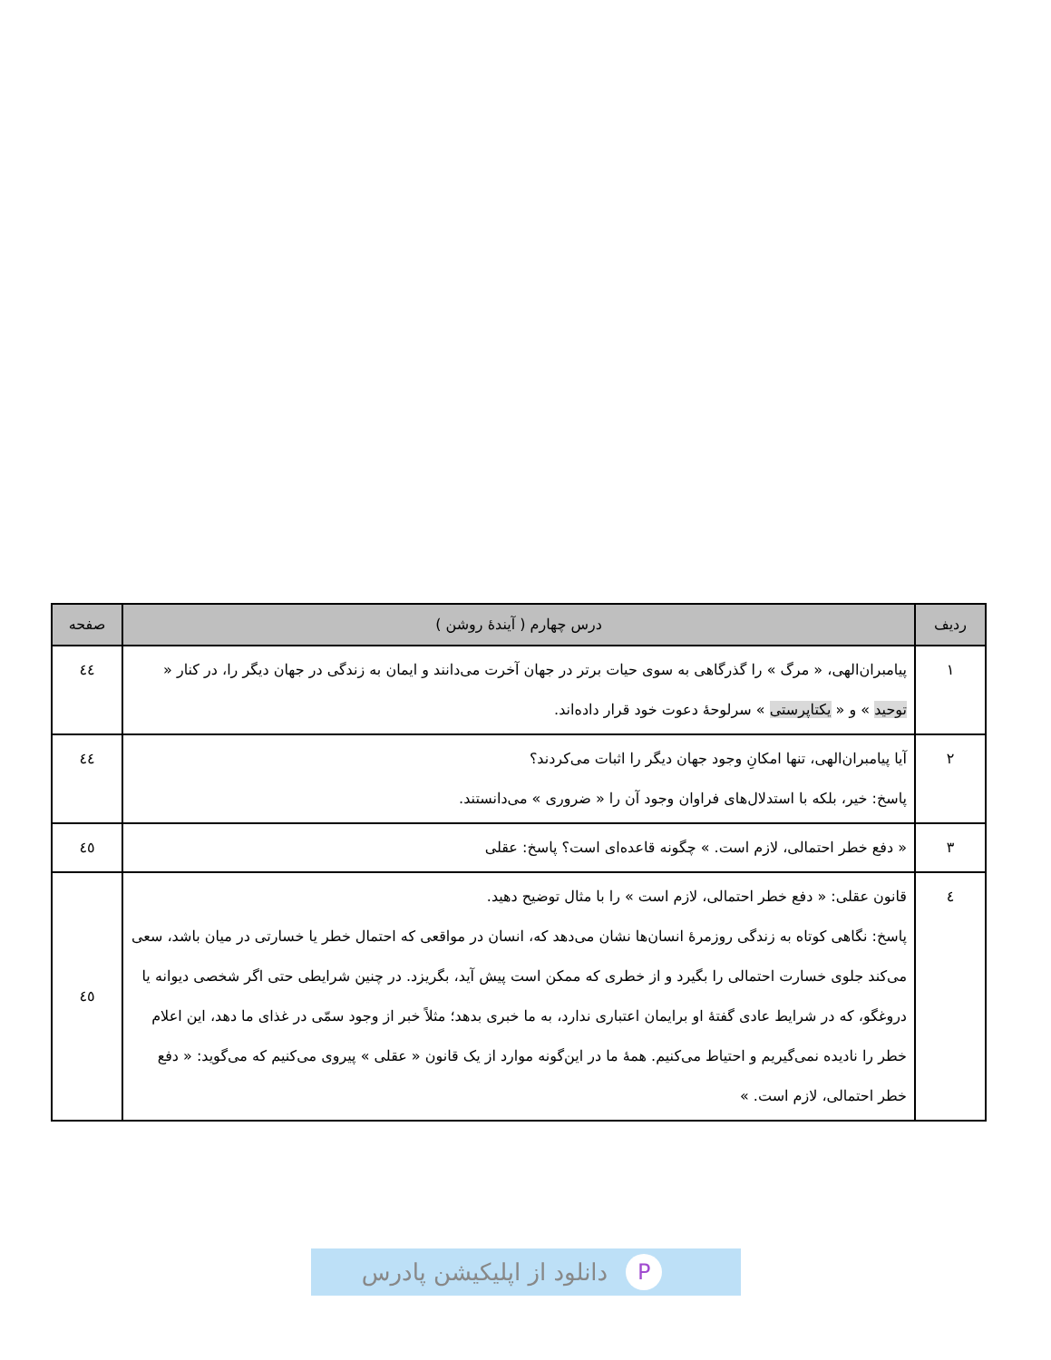| ردیف | درس چهارم ( آیندهٔ روشن ) | صفحه |
| --- | --- | --- |
| ۱ | پیامبران‌الهی، « مرگ » را گذرگاهی به سوی حیات برتر در جهان آخرت می‌دانند و ایمان به زندگی در جهان دیگر را، در کنار « توحید » و « یکتاپرستی » سرلوحهٔ دعوت خود قرار داده‌اند. | ٤٤ |
| ۲ | آیا پیامبران‌الهی، تنها امکانِ وجود جهان دیگر را اثبات می‌کردند؟ پاسخ: خیر، بلکه با استدلال‌های فراوان وجود آن را « ضروری » می‌دانستند. | ٤٤ |
| ۳ | « دفع خطر احتمالی، لازم است. » چگونه قاعده‌ای است؟ پاسخ: عقلی | ٤٥ |
| ٤ | قانون عقلی: « دفع خطر احتمالی، لازم است » را با مثال توضیح دهید. پاسخ: نگاهی کوتاه به زندگی روزمرهٔ انسان‌ها نشان می‌دهد که، انسان در مواقعی که احتمال خطر یا خسارتی در میان باشد، سعی می‌کند جلوی خسارت احتمالی را بگیرد و از خطری که ممکن است پیش آید، بگریزد. در چنین شرایطی حتی اگر شخصی دیوانه یا دروغگو، که در شرایط عادی گفتهٔ او برایمان اعتباری ندارد، به ما خبری بدهد؛ مثلاً خبر از وجود سمّی در غذای ما دهد، این اعلام خطر را نادیده نمی‌گیریم و احتیاط می‌کنیم. همهٔ ما در این‌گونه موارد از یک قانون « عقلی » پیروی می‌کنیم که می‌گوید: « دفع خطر احتمالی، لازم است. » | ٤٥ |
Pدانلود از اپلیکیشن پادرس